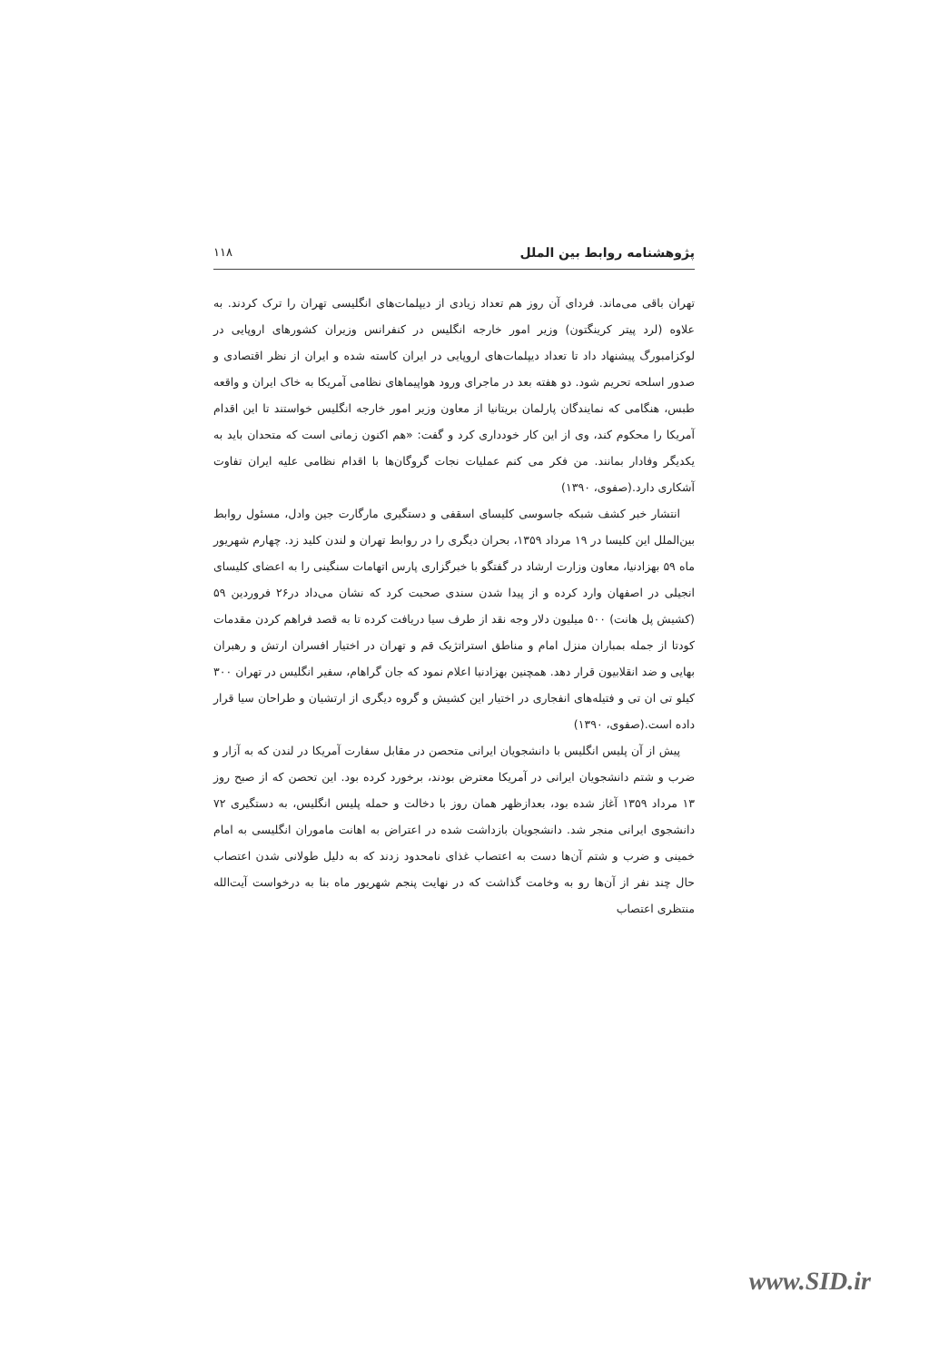پژوهشنامه روابط بین الملل ۱۱۸
تهران باقی می‌ماند. فردای آن روز هم تعداد زیادی از دیپلمات‌های انگلیسی تهران را ترک کردند. به علاوه (لرد پیتر کرینگتون) وزیر امور خارجه انگلیس در کنفرانس وزیران کشورهای اروپایی در لوکزامبورگ پیشنهاد داد تا تعداد دیپلمات‌های اروپایی در ایران کاسته شده و ایران از نظر اقتصادی و صدور اسلحه تحریم شود. دو هفته بعد در ماجرای ورود هواپیماهای نظامی آمریکا به خاک ایران و واقعه طبس، هنگامی که نمایندگان پارلمان بریتانیا از معاون وزیر امور خارجه انگلیس خواستند تا این اقدام آمریکا را محکوم کند، وی از این کار خودداری کرد و گفت: «هم اکنون زمانی است که متحدان باید به یکدیگر وفادار بمانند. من فکر می کنم عملیات نجات گروگان‌ها با اقدام نظامی علیه ایران تفاوت آشکاری دارد.(صفوی، ۱۳۹۰)
انتشار خبر کشف شبکه جاسوسی کلیسای اسقفی و دستگیری مارگارت جین وادل، مسئول روابط بین‌الملل این کلیسا در ۱۹ مرداد ۱۳۵۹، بحران دیگری را در روابط تهران و لندن کلید زد. چهارم شهریور ماه ۵۹ بهزادنیا، معاون وزارت ارشاد در گفتگو با خبرگزاری پارس اتهامات سنگینی را به اعضای کلیسای انجیلی در اصفهان وارد کرده و از پیدا شدن سندی صحبت کرد که نشان می‌داد در۲۶ فروردین ۵۹ (کشیش پل هانت) ۵۰۰ میلیون دلار وجه نقد از طرف سیا دریافت کرده تا به قصد فراهم کردن مقدمات کودتا از جمله بمباران منزل امام و مناطق استراتژیک قم و تهران در اختیار افسران ارتش و رهبران بهایی و ضد انقلابیون قرار دهد. همچنین بهزادنیا اعلام نمود که جان گراهام، سفیر انگلیس در تهران ۳۰۰ کیلو تی ان تی و فتیله‌های انفجاری در اختیار این کشیش و گروه دیگری از ارتشیان و طراحان سیا قرار داده است.(صفوی، ۱۳۹۰)
پیش از آن پلیس انگلیس با دانشجویان ایرانی متحصن در مقابل سفارت آمریکا در لندن که به آزار و ضرب و شتم دانشجویان ایرانی در آمریکا معترض بودند، برخورد کرده بود. این تحصن که از صبح روز ۱۳ مرداد ۱۳۵۹ آغاز شده بود، بعدازظهر همان روز با دخالت و حمله پلیس انگلیس، به دستگیری ۷۲ دانشجوی ایرانی منجر شد. دانشجویان بازداشت شده در اعتراض به اهانت ماموران انگلیسی به امام خمینی و ضرب و شتم آن‌ها دست به اعتصاب غذای نامحدود زدند که به دلیل طولانی شدن اعتصاب حال چند نفر از آن‌ها رو به وخامت گذاشت که در نهایت پنجم شهریور ماه بنا به درخواست آیت‌الله منتظری اعتصاب
www.SID.ir